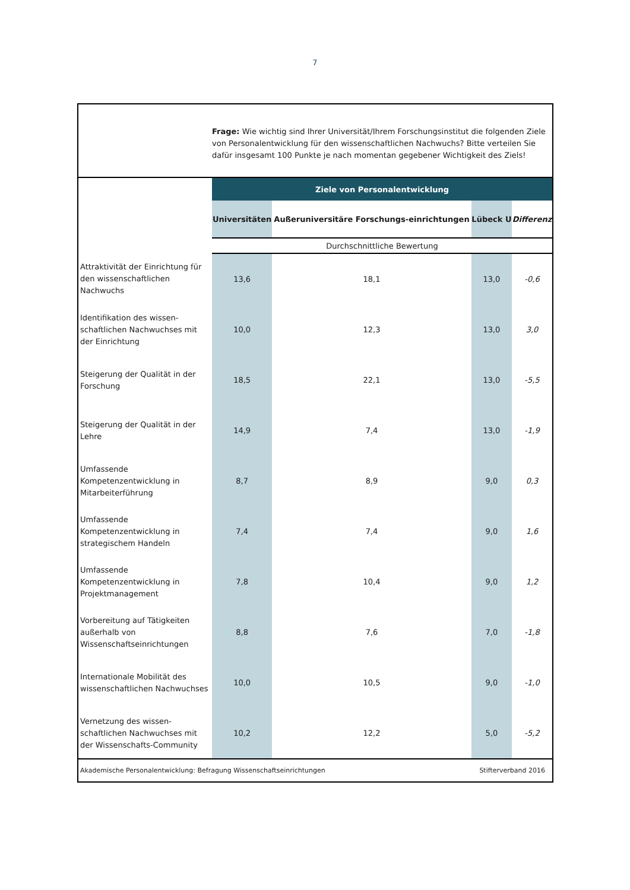7
Frage: Wie wichtig sind Ihrer Universität/Ihrem Forschungsinstitut die folgenden Ziele von Personalentwicklung für den wissenschaftlichen Nachwuchs? Bitte verteilen Sie dafür insgesamt 100 Punkte je nach momentan gegebener Wichtigkeit des Ziels!
| | Ziele von Personalentwicklung | | | |
| | Universitäten | Außeruniversitäre Forschungs-einrichtungen | Lübeck U | Differenz |
| | Durchschnittliche Bewertung | | | |
| Attraktivität der Einrichtung für den wissenschaftlichen Nachwuchs | 13,6 | 18,1 | 13,0 | -0,6 |
| Identifikation des wissen-schaftlichen Nachwuchses mit der Einrichtung | 10,0 | 12,3 | 13,0 | 3,0 |
| Steigerung der Qualität in der Forschung | 18,5 | 22,1 | 13,0 | -5,5 |
| Steigerung der Qualität in der Lehre | 14,9 | 7,4 | 13,0 | -1,9 |
| Umfassende Kompetenzentwicklung in Mitarbeiterführung | 8,7 | 8,9 | 9,0 | 0,3 |
| Umfassende Kompetenzentwicklung in strategischem Handeln | 7,4 | 7,4 | 9,0 | 1,6 |
| Umfassende Kompetenzentwicklung in Projektmanagement | 7,8 | 10,4 | 9,0 | 1,2 |
| Vorbereitung auf Tätigkeiten außerhalb von Wissenschaftseinrichtungen | 8,8 | 7,6 | 7,0 | -1,8 |
| Internationale Mobilität des wissenschaftlichen Nachwuchses | 10,0 | 10,5 | 9,0 | -1,0 |
| Vernetzung des wissen-schaftlichen Nachwuchses mit der Wissenschafts-Community | 10,2 | 12,2 | 5,0 | -5,2 |
Akademische Personalentwicklung: Befragung Wissenschaftseinrichtungen Stifterverband 2016